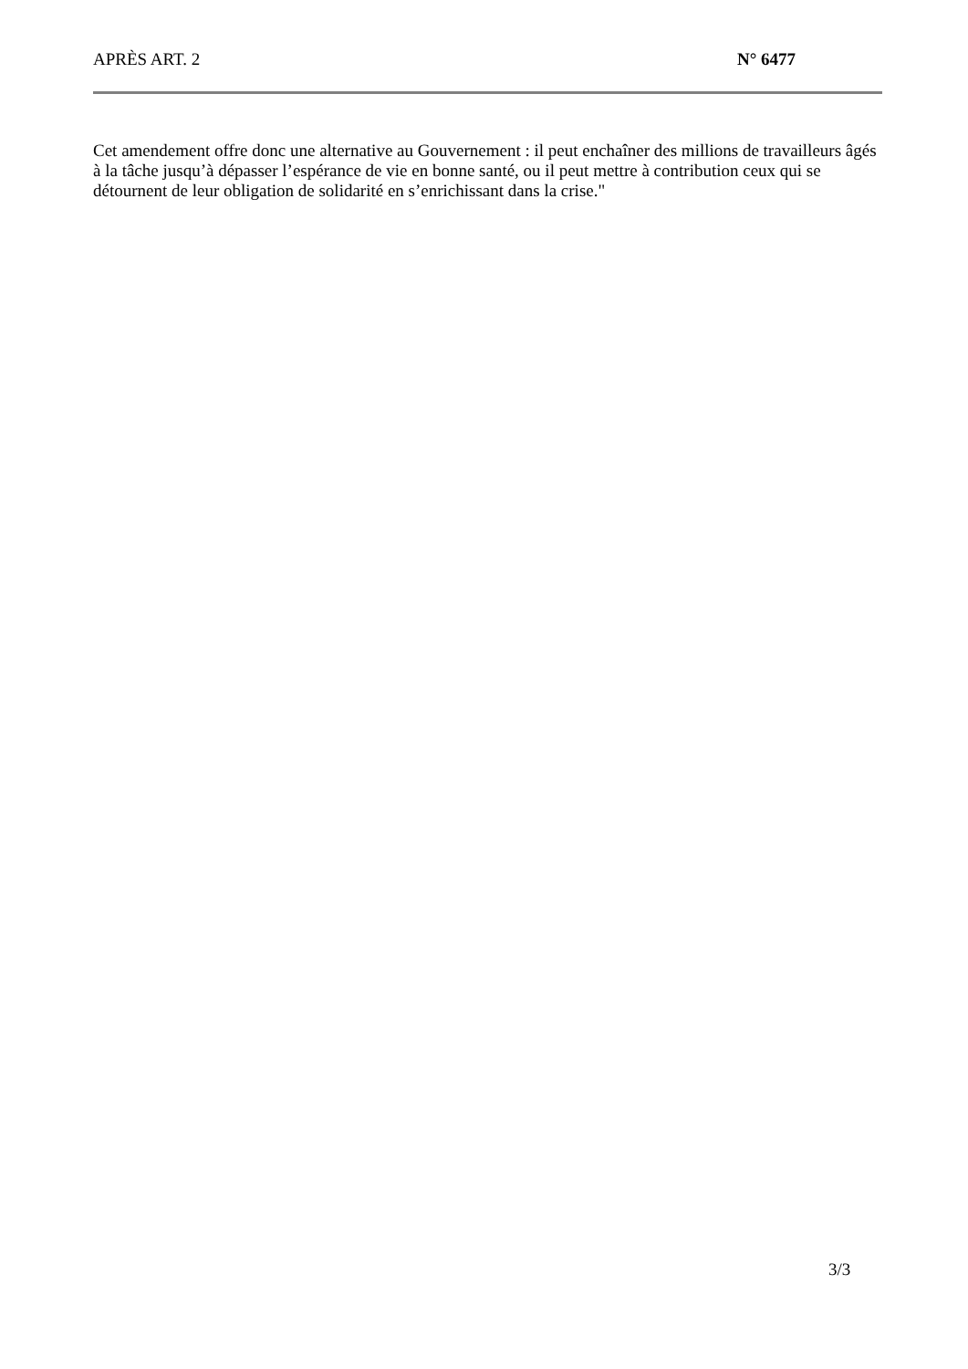APRÈS ART. 2 N° 6477
Cet amendement offre donc une alternative au Gouvernement : il peut enchaîner des millions de travailleurs âgés à la tâche jusqu’à dépasser l’espérance de vie en bonne santé, ou il peut mettre à contribution ceux qui se détournent de leur obligation de solidarité en s’enrichissant dans la crise."
3/3